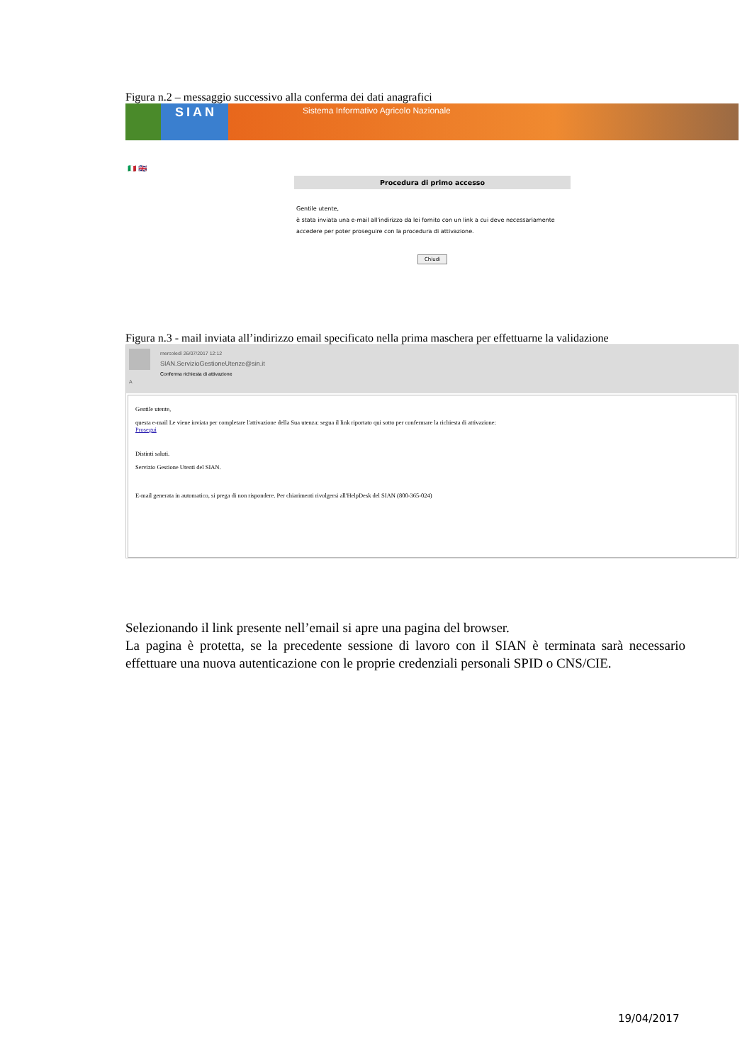Figura n.2 – messaggio successivo alla conferma dei dati anagrafici
SIAN Sistema Informativo Agricolo Nazionale
🇮🇹 🇬🇧
Procedura di primo accesso
Gentile utente,
è stata inviata una e-mail all'indirizzo da lei fornito con un link a cui deve necessariamente accedere per poter proseguire con la procedura di attivazione.
Chiudi
Figura n.3 - mail inviata all’indirizzo email specificato nella prima maschera per effettuarne la validazione
mercoledì 26/07/2017 12:12
SIAN.ServizioGestioneUtenze@sin.it
Conferma richiesta di attivazione
A
Gentile utente,
questa e-mail Le viene inviata per completare l'attivazione della Sua utenza: segua il link riportato qui sotto per confermare la richiesta di attivazione:
Prosegui
Distinti saluti.
Servizio Gestione Utenti del SIAN.
E-mail generata in automatico, si prega di non rispondere. Per chiarimenti rivolgersi all'HelpDesk del SIAN (800-365-024)
Selezionando il link presente nell’email si apre una pagina del browser.
La pagina è protetta, se la precedente sessione di lavoro con il SIAN è terminata sarà necessario effettuare una nuova autenticazione con le proprie credenziali personali SPID o CNS/CIE.
19/04/2017